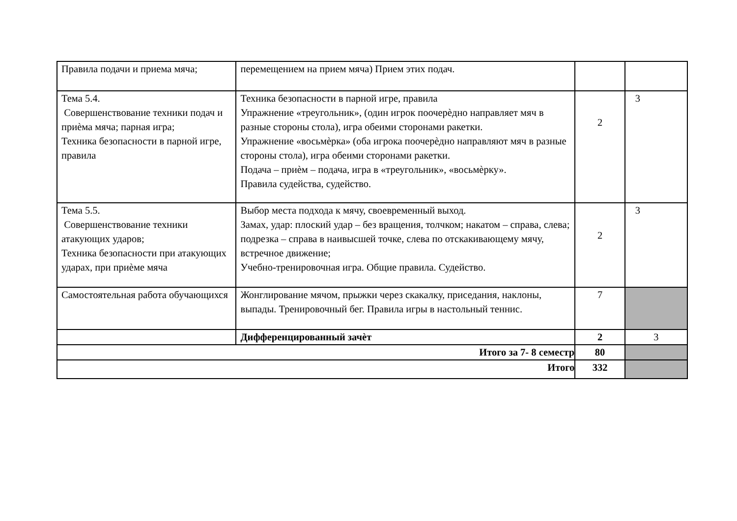| Правила подачи и приема мяча; | перемещением на прием мяча) Прием этих подач. | | |
| Тема 5.4. Совершенствование техники подач и приѐма мяча; парная игра; Техника безопасности в парной игре, правила | Техника безопасности в парной игре, правила Упражнение «треугольник», (один игрок поочерѐдно направляет мяч в разные стороны стола), игра обеими сторонами ракетки. Упражнение «восьмѐрка» (оба игрока поочерѐдно направляют мяч в разные стороны стола), игра обеими сторонами ракетки. Подача – приѐм – подача, игра в «треугольник», «восьмѐрку». Правила судейства, судейство. | 2 | 3 |
| Тема 5.5. Совершенствование техники атакующих ударов; Техника безопасности при атакующих ударах, при приѐме мяча | Выбор места подхода к мячу, своевременный выход. Замах, удар: плоский удар – без вращения, толчком; накатом – справа, слева; подрезка – справа в наивысшей точке, слева по отскакивающему мячу, встречное движение; Учебно-тренировочная игра. Общие правила. Судейство. | 2 | 3 |
| Самостоятельная работа обучающихся | Жонглирование мячом, прыжки через скакалку, приседания, наклоны, выпады. Тренировочный бег. Правила игры в настольный теннис. | 7 | |
| | Дифференцированный зачѐт | 2 | 3 |
| Итого за 7- 8 семестр | | 80 | |
| Итого | | 332 | |